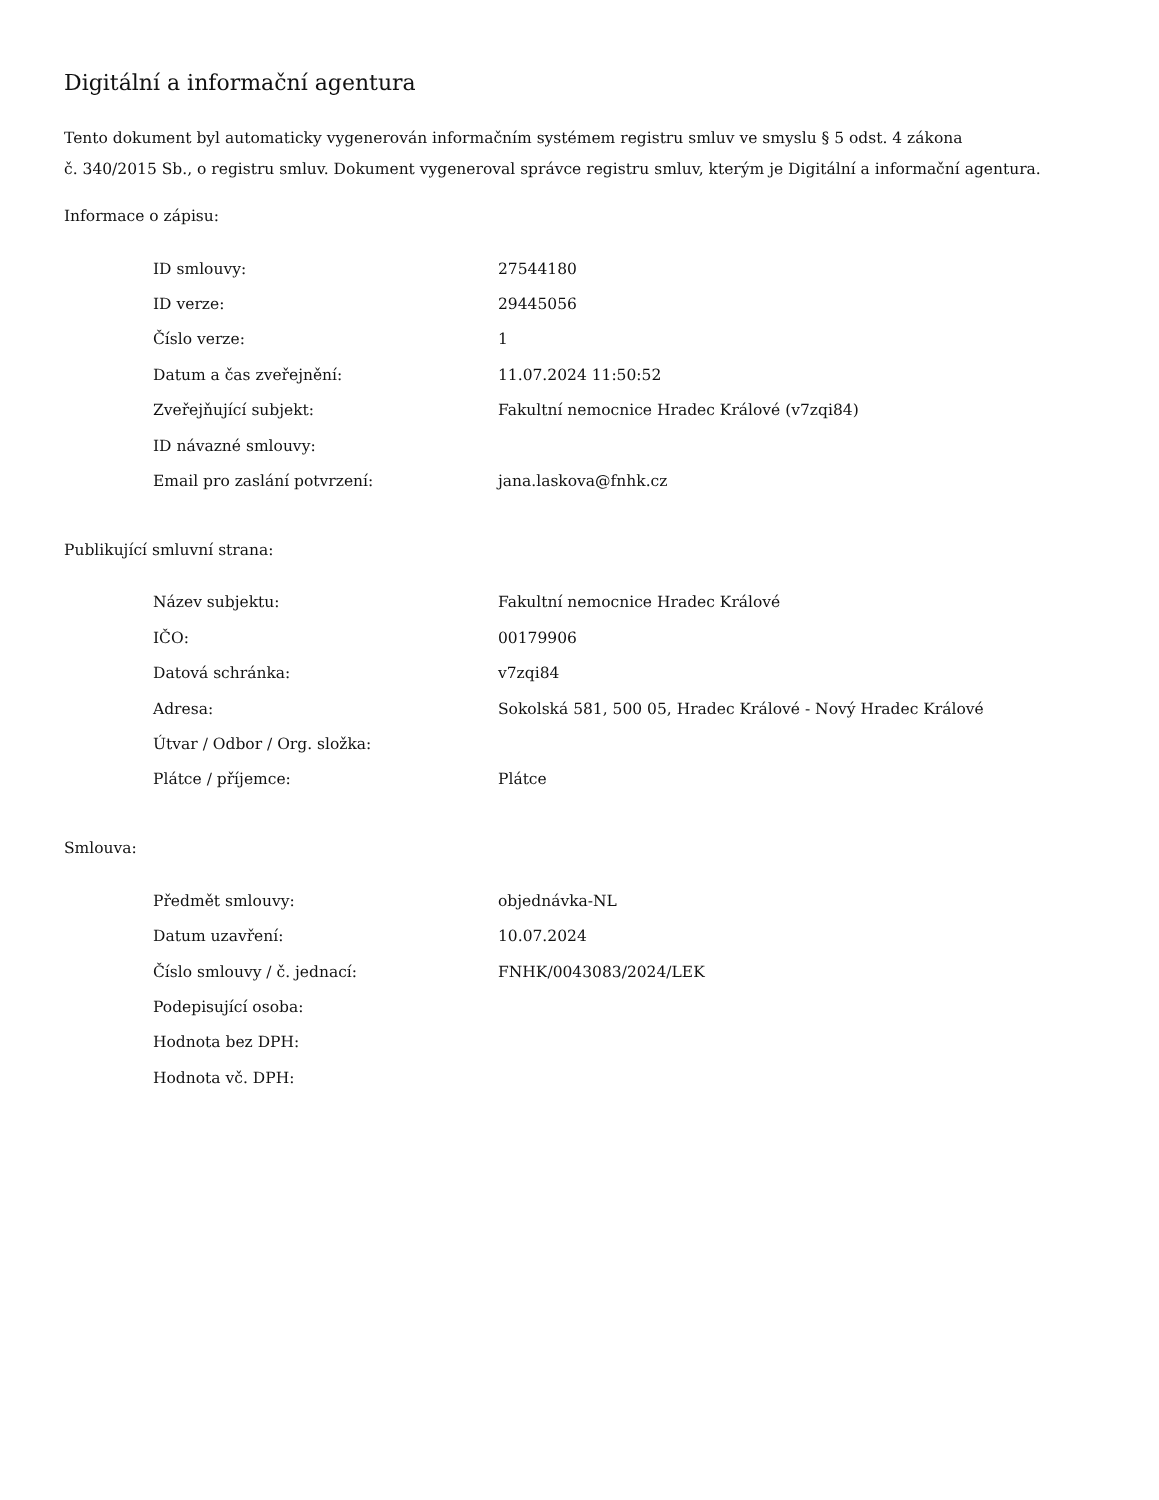Digitální a informační agentura
Tento dokument byl automaticky vygenerován informačním systémem registru smluv ve smyslu § 5 odst. 4 zákona
č. 340/2015 Sb., o registru smluv. Dokument vygeneroval správce registru smluv, kterým je Digitální a informační agentura.
Informace o zápisu:
| ID smlouvy: | 27544180 |
| ID verze: | 29445056 |
| Číslo verze: | 1 |
| Datum a čas zveřejnění: | 11.07.2024 11:50:52 |
| Zveřejňující subjekt: | Fakultní nemocnice Hradec Králové (v7zqi84) |
| ID návazné smlouvy: | |
| Email pro zaslání potvrzení: | jana.laskova@fnhk.cz |
Publikující smluvní strana:
| Název subjektu: | Fakultní nemocnice Hradec Králové |
| IČO: | 00179906 |
| Datová schránka: | v7zqi84 |
| Adresa: | Sokolská 581, 500 05, Hradec Králové - Nový Hradec Králové |
| Útvar / Odbor / Org. složka: | |
| Plátce / příjemce: | Plátce |
Smlouva:
| Předmět smlouvy: | objednávka-NL |
| Datum uzavření: | 10.07.2024 |
| Číslo smlouvy / č. jednací: | FNHK/0043083/2024/LEK |
| Podepisující osoba: | |
| Hodnota bez DPH: | |
| Hodnota vč. DPH: | |